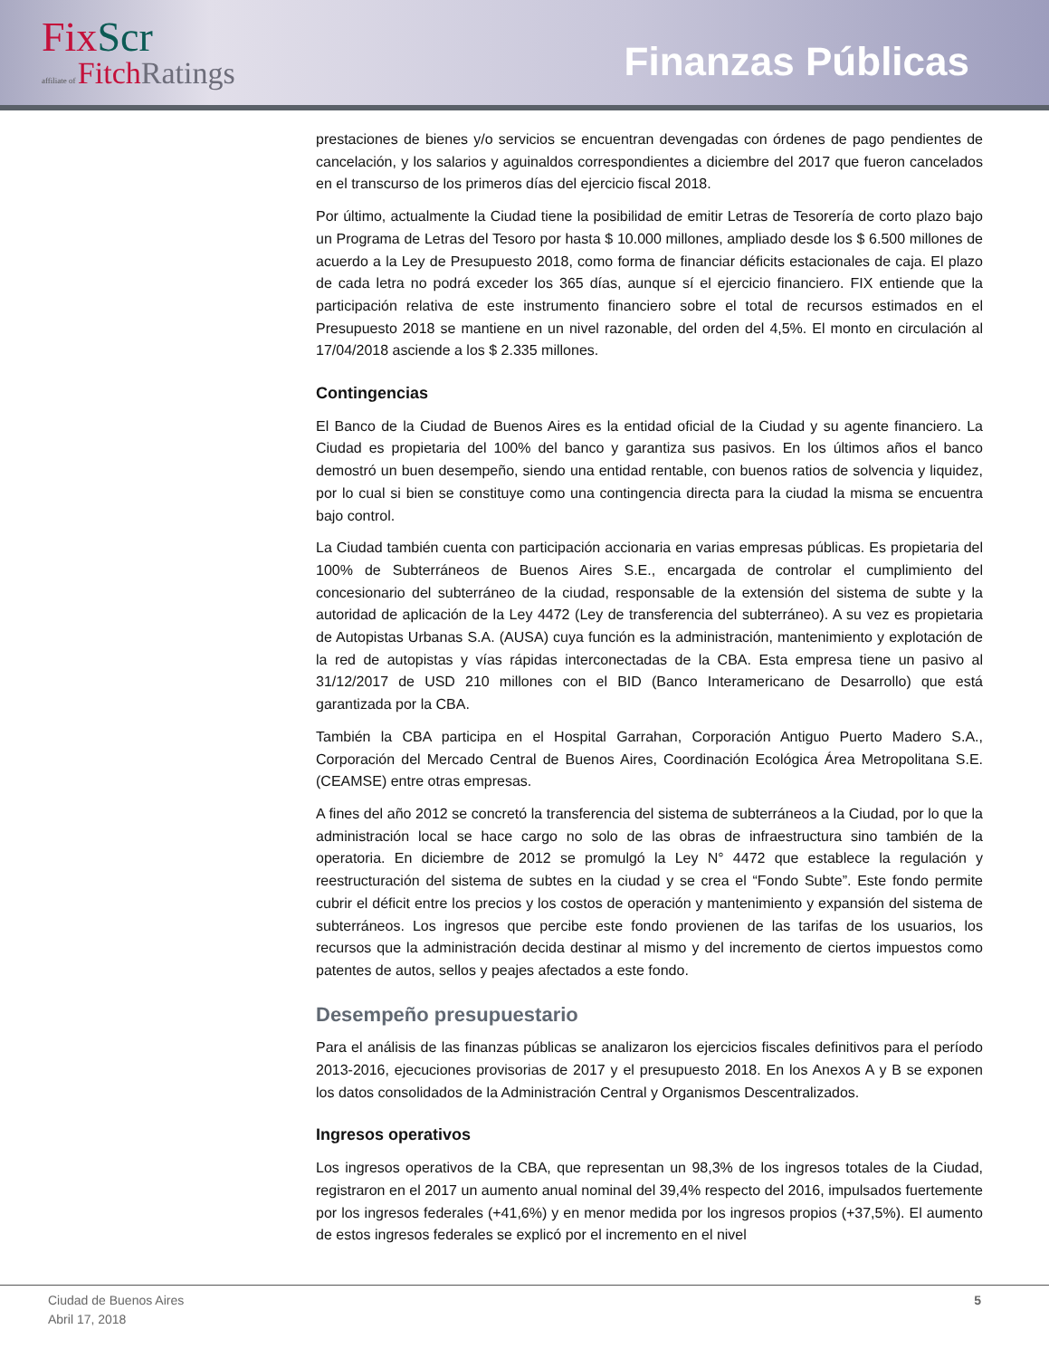FixScr
affiliate of FitchRatings
Finanzas Públicas
prestaciones de bienes y/o servicios se encuentran devengadas con órdenes de pago pendientes de cancelación, y los salarios y aguinaldos correspondientes a diciembre del 2017 que fueron cancelados en el transcurso de los primeros días del ejercicio fiscal 2018.
Por último, actualmente la Ciudad tiene la posibilidad de emitir Letras de Tesorería de corto plazo bajo un Programa de Letras del Tesoro por hasta $ 10.000 millones, ampliado desde los $ 6.500 millones de acuerdo a la Ley de Presupuesto 2018, como forma de financiar déficits estacionales de caja. El plazo de cada letra no podrá exceder los 365 días, aunque sí el ejercicio financiero. FIX entiende que la participación relativa de este instrumento financiero sobre el total de recursos estimados en el Presupuesto 2018 se mantiene en un nivel razonable, del orden del 4,5%. El monto en circulación al 17/04/2018 asciende a los $ 2.335 millones.
Contingencias
El Banco de la Ciudad de Buenos Aires es la entidad oficial de la Ciudad y su agente financiero. La Ciudad es propietaria del 100% del banco y garantiza sus pasivos. En los últimos años el banco demostró un buen desempeño, siendo una entidad rentable, con buenos ratios de solvencia y liquidez, por lo cual si bien se constituye como una contingencia directa para la ciudad la misma se encuentra bajo control.
La Ciudad también cuenta con participación accionaria en varias empresas públicas. Es propietaria del 100% de Subterráneos de Buenos Aires S.E., encargada de controlar el cumplimiento del concesionario del subterráneo de la ciudad, responsable de la extensión del sistema de subte y la autoridad de aplicación de la Ley 4472 (Ley de transferencia del subterráneo). A su vez es propietaria de Autopistas Urbanas S.A. (AUSA) cuya función es la administración, mantenimiento y explotación de la red de autopistas y vías rápidas interconectadas de la CBA. Esta empresa tiene un pasivo al 31/12/2017 de USD 210 millones con el BID (Banco Interamericano de Desarrollo) que está garantizada por la CBA.
También la CBA participa en el Hospital Garrahan, Corporación Antiguo Puerto Madero S.A., Corporación del Mercado Central de Buenos Aires, Coordinación Ecológica Área Metropolitana S.E. (CEAMSE) entre otras empresas.
A fines del año 2012 se concretó la transferencia del sistema de subterráneos a la Ciudad, por lo que la administración local se hace cargo no solo de las obras de infraestructura sino también de la operatoria. En diciembre de 2012 se promulgó la Ley N° 4472 que establece la regulación y reestructuración del sistema de subtes en la ciudad y se crea el “Fondo Subte”. Este fondo permite cubrir el déficit entre los precios y los costos de operación y mantenimiento y expansión del sistema de subterráneos. Los ingresos que percibe este fondo provienen de las tarifas de los usuarios, los recursos que la administración decida destinar al mismo y del incremento de ciertos impuestos como patentes de autos, sellos y peajes afectados a este fondo.
Desempeño presupuestario
Para el análisis de las finanzas públicas se analizaron los ejercicios fiscales definitivos para el período 2013-2016, ejecuciones provisorias de 2017 y el presupuesto 2018. En los Anexos A y B se exponen los datos consolidados de la Administración Central y Organismos Descentralizados.
Ingresos operativos
Los ingresos operativos de la CBA, que representan un 98,3% de los ingresos totales de la Ciudad, registraron en el 2017 un aumento anual nominal del 39,4% respecto del 2016, impulsados fuertemente por los ingresos federales (+41,6%) y en menor medida por los ingresos propios (+37,5%). El aumento de estos ingresos federales se explicó por el incremento en el nivel
Ciudad de Buenos Aires
Abril 17, 2018
5